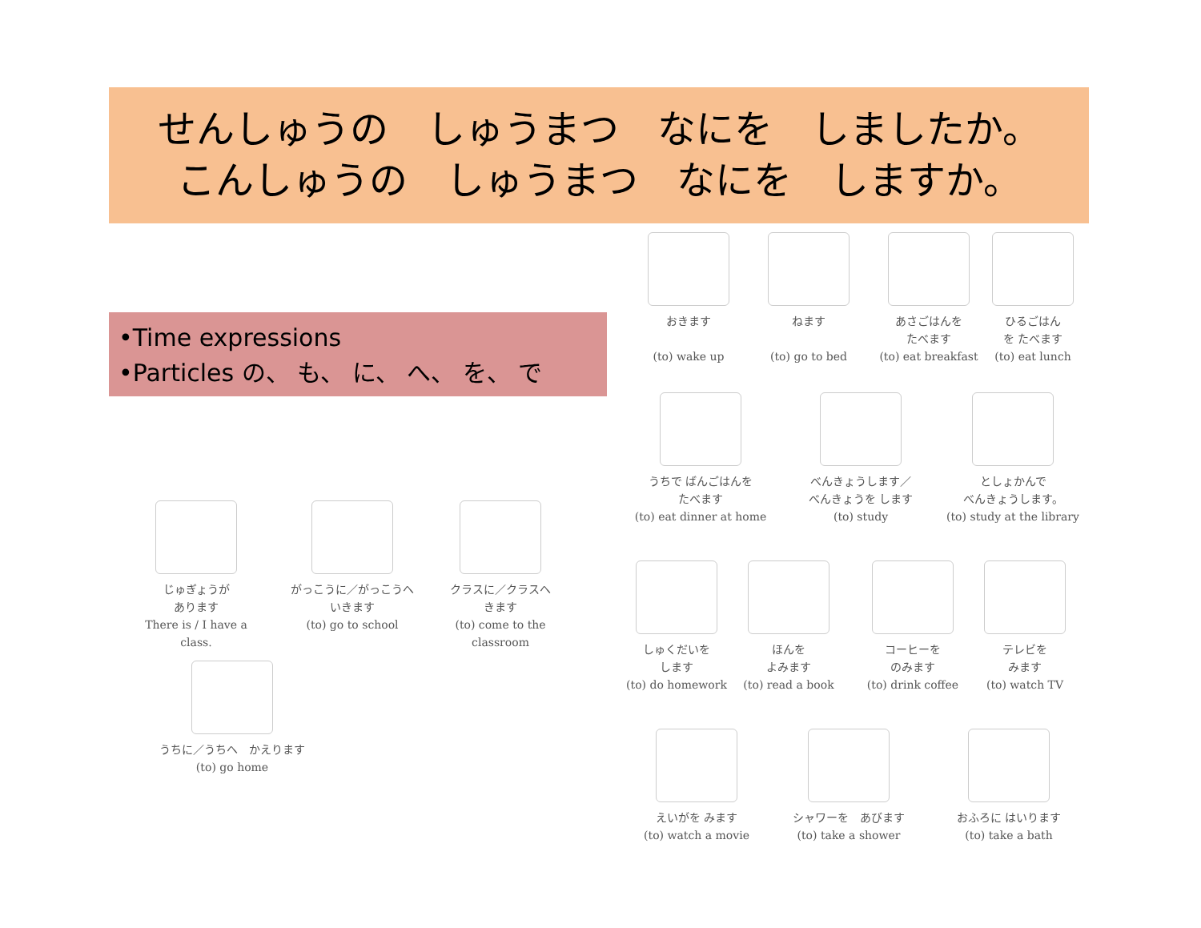せんしゅうの　しゅうまつ　なにを　しましたか。
こんしゅうの　しゅうまつ　なにを　しますか。
•Time expressions
•Particles の、 も、 に、 へ、 を、 で
じゅぎょうが
あります
There is / I have a class.
がっこうに／がっこうへ
いきます
(to) go to school
クラスに／クラスへ
きます
(to) come to the classroom
うちに／うちへ　かえります
(to) go home
おきます
(to) wake up
ねます
(to) go to bed
あさごはんを
たべます
(to) eat breakfast
ひるごはん
を たべます
(to) eat lunch
うちで ばんごはんを
たべます
(to) eat dinner at home
べんきょうします／
べんきょうを します
(to) study
としょかんで
べんきょうします。
(to) study at the library
しゅくだいを
します
(to) do homework
ほんを
よみます
(to) read a book
コーヒーを
のみます
(to) drink coffee
テレビを
みます
(to) watch TV
えいがを みます
(to) watch a movie
シャワーを　あびます
(to) take a shower
おふろに はいります
(to) take a bath